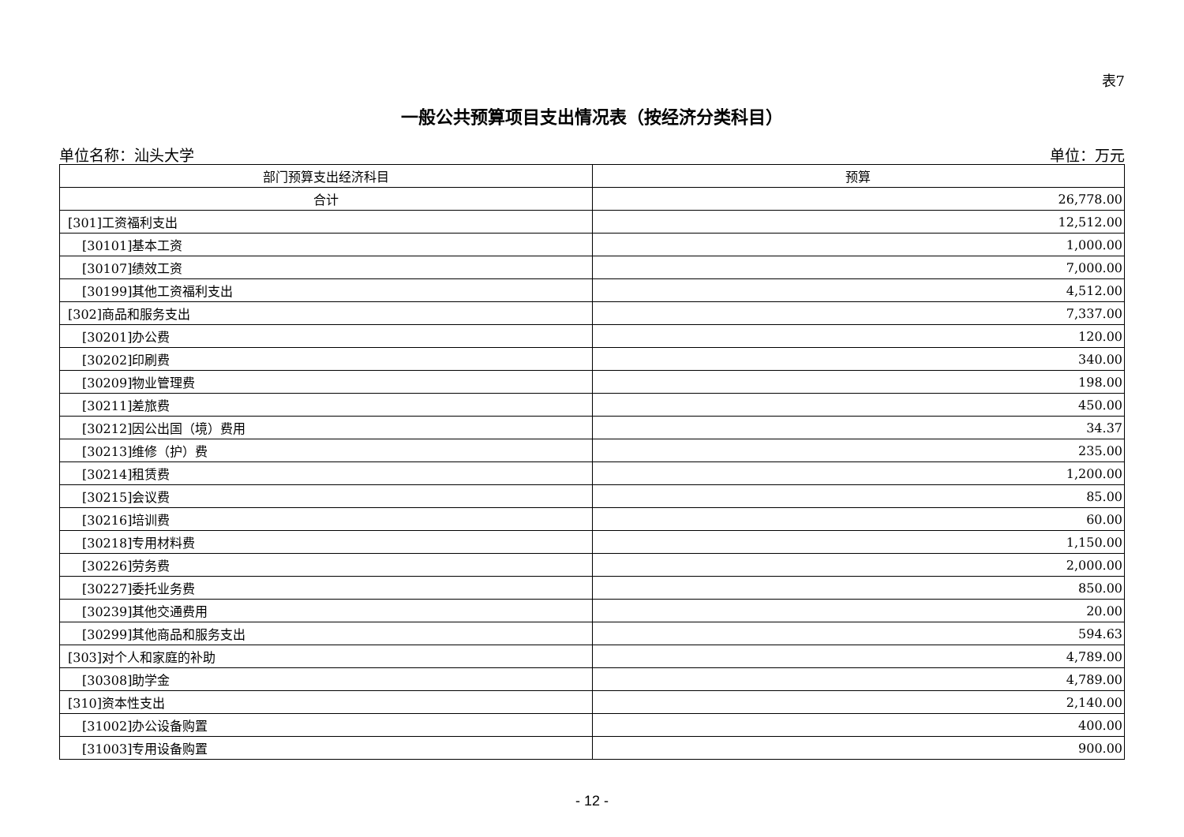表7
一般公共预算项目支出情况表（按经济分类科目）
单位名称：汕头大学 单位：万元
| 部门预算支出经济科目 | 预算 |
| --- | --- |
| 合计 | 26,778.00 |
| [301]工资福利支出 | 12,512.00 |
| [30101]基本工资 | 1,000.00 |
| [30107]绩效工资 | 7,000.00 |
| [30199]其他工资福利支出 | 4,512.00 |
| [302]商品和服务支出 | 7,337.00 |
| [30201]办公费 | 120.00 |
| [30202]印刷费 | 340.00 |
| [30209]物业管理费 | 198.00 |
| [30211]差旅费 | 450.00 |
| [30212]因公出国（境）费用 | 34.37 |
| [30213]维修（护）费 | 235.00 |
| [30214]租赁费 | 1,200.00 |
| [30215]会议费 | 85.00 |
| [30216]培训费 | 60.00 |
| [30218]专用材料费 | 1,150.00 |
| [30226]劳务费 | 2,000.00 |
| [30227]委托业务费 | 850.00 |
| [30239]其他交通费用 | 20.00 |
| [30299]其他商品和服务支出 | 594.63 |
| [303]对个人和家庭的补助 | 4,789.00 |
| [30308]助学金 | 4,789.00 |
| [310]资本性支出 | 2,140.00 |
| [31002]办公设备购置 | 400.00 |
| [31003]专用设备购置 | 900.00 |
- 12 -